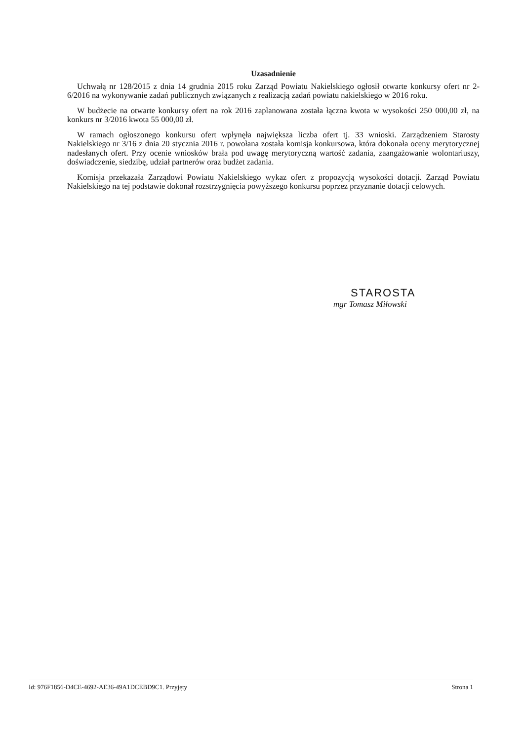Uzasadnienie
Uchwałą nr 128/2015 z dnia 14 grudnia 2015 roku Zarząd Powiatu Nakielskiego ogłosił otwarte konkursy ofert nr 2-6/2016 na wykonywanie zadań publicznych związanych z realizacją zadań powiatu nakielskiego w 2016 roku.
W budżecie na otwarte konkursy ofert na rok 2016 zaplanowana została łączna kwota w wysokości 250 000,00 zł, na konkurs nr 3/2016 kwota 55 000,00 zł.
W ramach ogłoszonego konkursu ofert wpłynęła największa liczba ofert tj. 33 wnioski. Zarządzeniem Starosty Nakielskiego nr 3/16 z dnia 20 stycznia 2016 r. powołana została komisja konkursowa, która dokonała oceny merytorycznej nadesłanych ofert. Przy ocenie wniosków brała pod uwagę merytoryczną wartość zadania, zaangażowanie wolontariuszy, doświadczenie, siedzibę, udział partnerów oraz budżet zadania.
Komisja przekazała Zarządowi Powiatu Nakielskiego wykaz ofert z propozycją wysokości dotacji. Zarząd Powiatu Nakielskiego na tej podstawie dokonał rozstrzygnięcia powyższego konkursu poprzez przyznanie dotacji celowych.
STAROSTA
mgr Tomasz Miłowski
Id: 976F1856-D4CE-4692-AE36-49A1DCEBD9C1. Przyjęty Strona 1